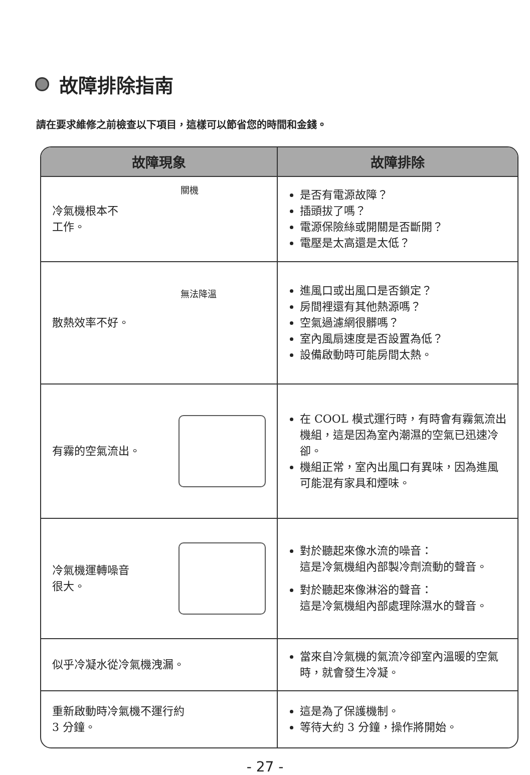故障排除指南
請在要求維修之前檢查以下項目，這樣可以節省您的時間和金錢。
| 故障現象 | 故障排除 |
| --- | --- |
| 冷氣機根本不 工作。 關機 | 是否有電源故障？ 插頭拔了嗎？ 電源保險絲或開關是否斷開？ 電壓是太高還是太低？ |
| 散熱效率不好。 無法降溫 | 進風口或出風口是否鎖定？ 房間裡還有其他熱源嗎？ 空氣過濾網很髒嗎？ 室內風扇速度是否設置為低？ 設備啟動時可能房間太熱。 |
| 有霧的空氣流出。 | 在 COOL 模式運行時，有時會有霧氣流出機組，這是因為室內潮濕的空氣已迅速冷卻。 機組正常，室內出風口有異味，因為進風可能混有家具和煙味。 |
| 冷氣機運轉噪音 很大。 | 對於聽起來像水流的噪音： 這是冷氣機組內部製冷劑流動的聲音。 對於聽起來像淋浴的聲音： 這是冷氣機組內部處理除濕水的聲音。 |
| 似乎冷凝水從冷氣機洩漏。 | 當來自冷氣機的氣流冷卻室內溫暖的空氣時，就會發生冷凝。 |
| 重新啟動時冷氣機不運行約 3 分鐘。 | 這是為了保護機制。 等待大約 3 分鐘，操作將開始。 |
- 27 -